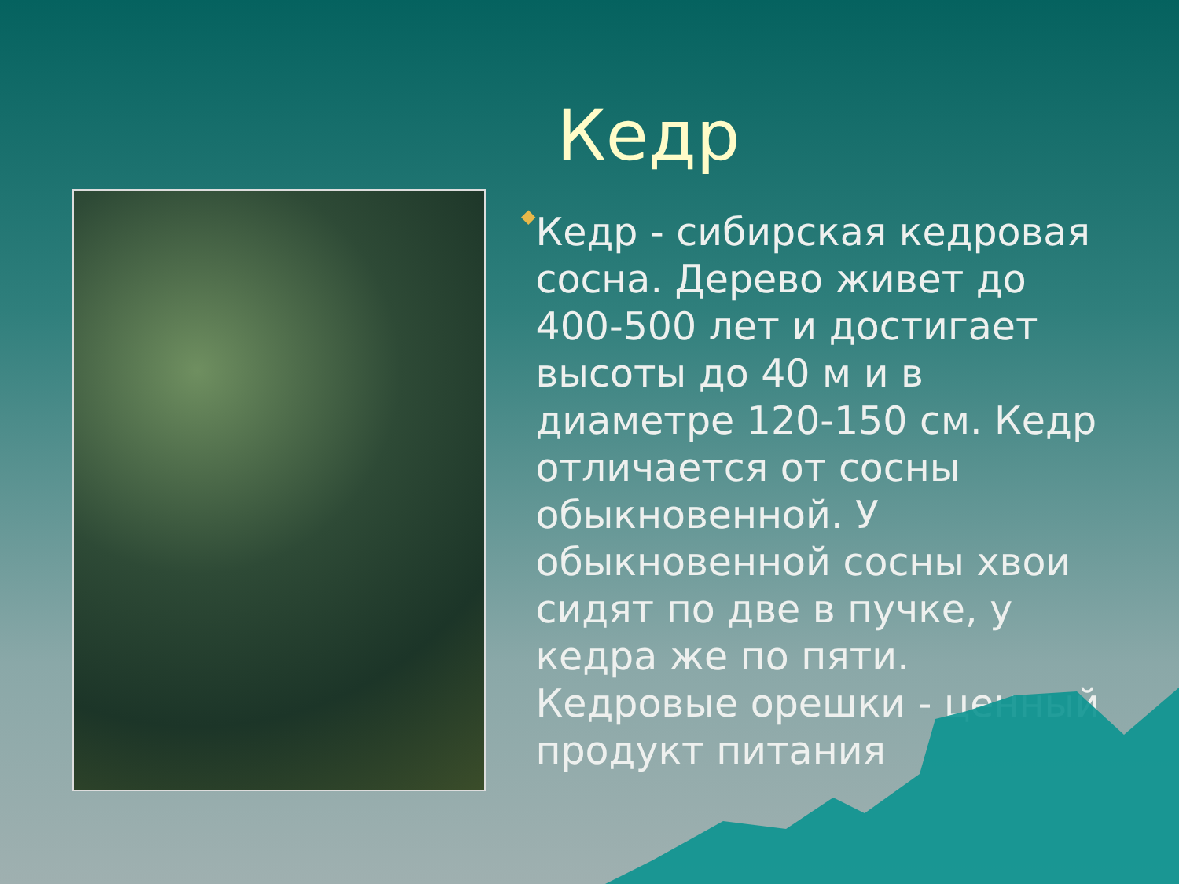Кедр
◆
Кедр - сибирская кедровая сосна. Дерево живет до 400-500 лет и достигает высоты до 40 м и в диаметре 120-150 см. Кедр отличается от сосны обыкновенной. У обыкновенной сосны хвои сидят по две в пучке, у кедра же по пяти. Кедровые орешки - ценный продукт питания